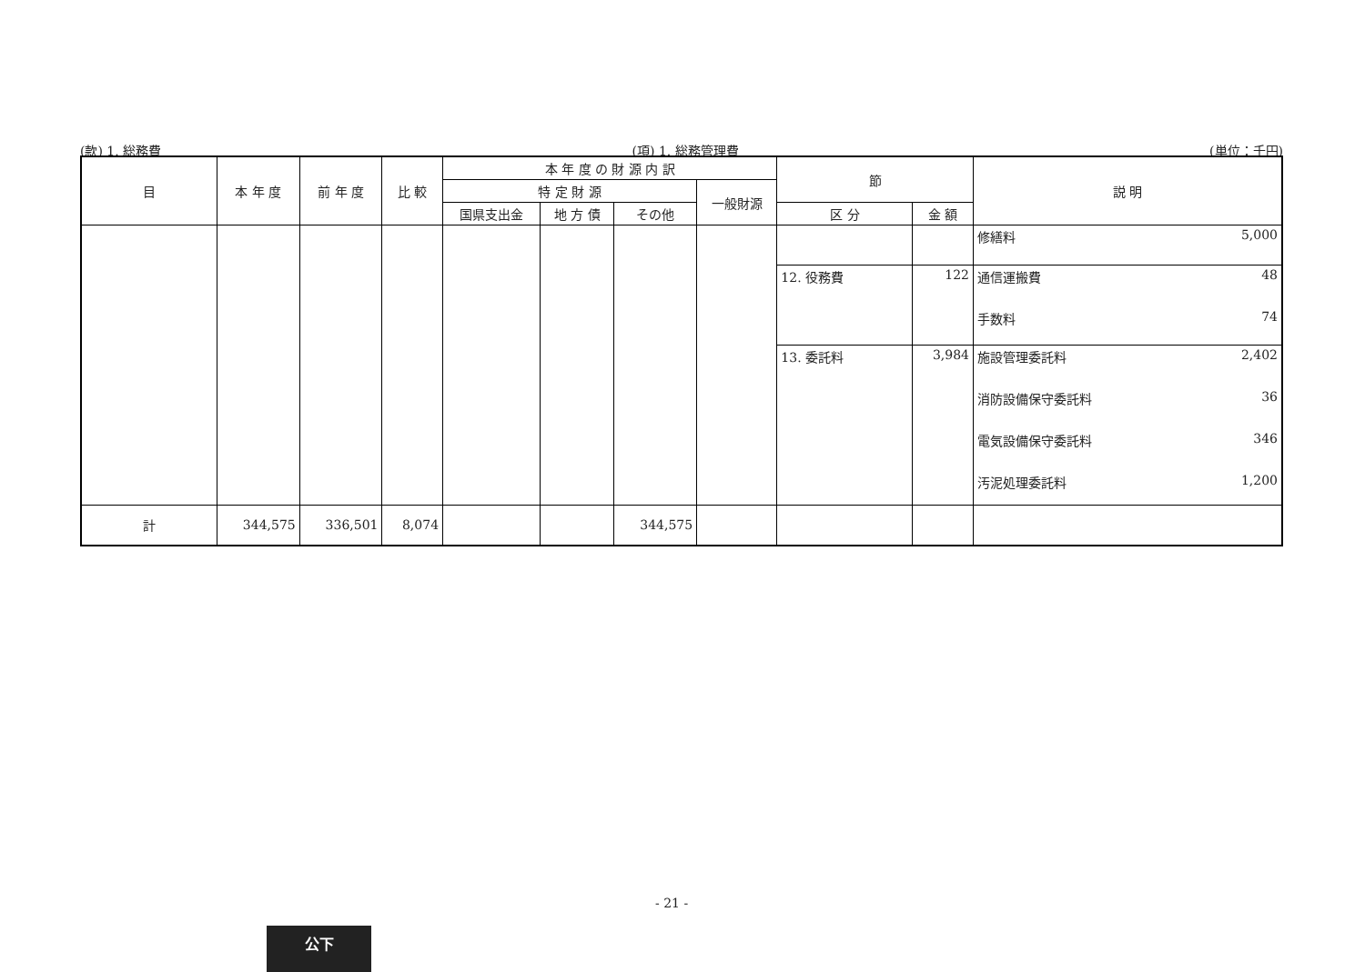(款) 1. 総務費 (項) 1. 総務管理費 (単位：千円)
| 目 | 本 年 度 | 前 年 度 | 比 較 | 本 年 度 の 財 源 内 訳 | | | | 節 | | 説 明 |
| --- | --- | --- | --- | --- | --- | --- | --- | --- | --- | --- |
| | | | | 特 定 財 源 | | | 一般財源 | | | |
| | | | | 国県支出金 | 地 方 債 | その他 | | 区 分 | 金 額 | |
| | | | | | | | | | | 修繕料 5,000 |
| | | | | | | | | 12. 役務費 | 122 | 通信運搬費 48 手数料 74 |
| | | | | | | | | 13. 委託料 | 3,984 | 施設管理委託料 2,402 消防設備保守委託料 36 電気設備保守委託料 346 汚泥処理委託料 1,200 |
| 計 | 344,575 | 336,501 | 8,074 | | | 344,575 | | | | |
- 21 -
公下